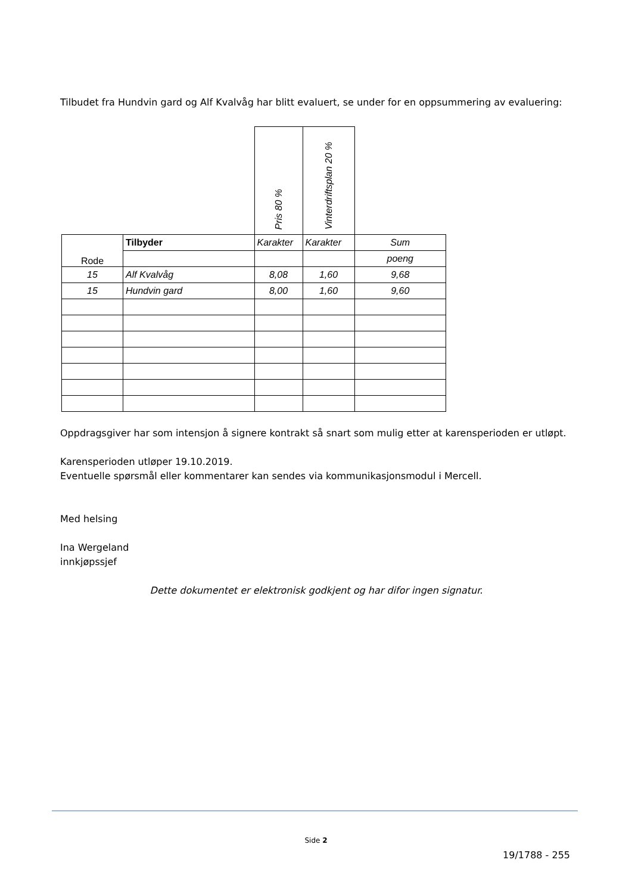Tilbudet fra Hundvin gard og Alf Kvalvåg har blitt evaluert, se under for en oppsummering av evaluering:
| | | Pris 80 % | Vinterdriftsplan 20 % | |
| Rode | Tilbyder | Karakter | Karakter | Sum |
| | | | | poeng |
| 15 | Alf Kvalvåg | 8,08 | 1,60 | 9,68 |
| 15 | Hundvin gard | 8,00 | 1,60 | 9,60 |
Oppdragsgiver har som intensjon å signere kontrakt så snart som mulig etter at karensperioden er utløpt.
Karensperioden utløper 19.10.2019.
Eventuelle spørsmål eller kommentarer kan sendes via kommunikasjonsmodul i Mercell.
Med helsing
Ina Wergeland
innkjøpssjef
Dette dokumentet er elektronisk godkjent og har difor ingen signatur.
Side 2
19/1788 - 255